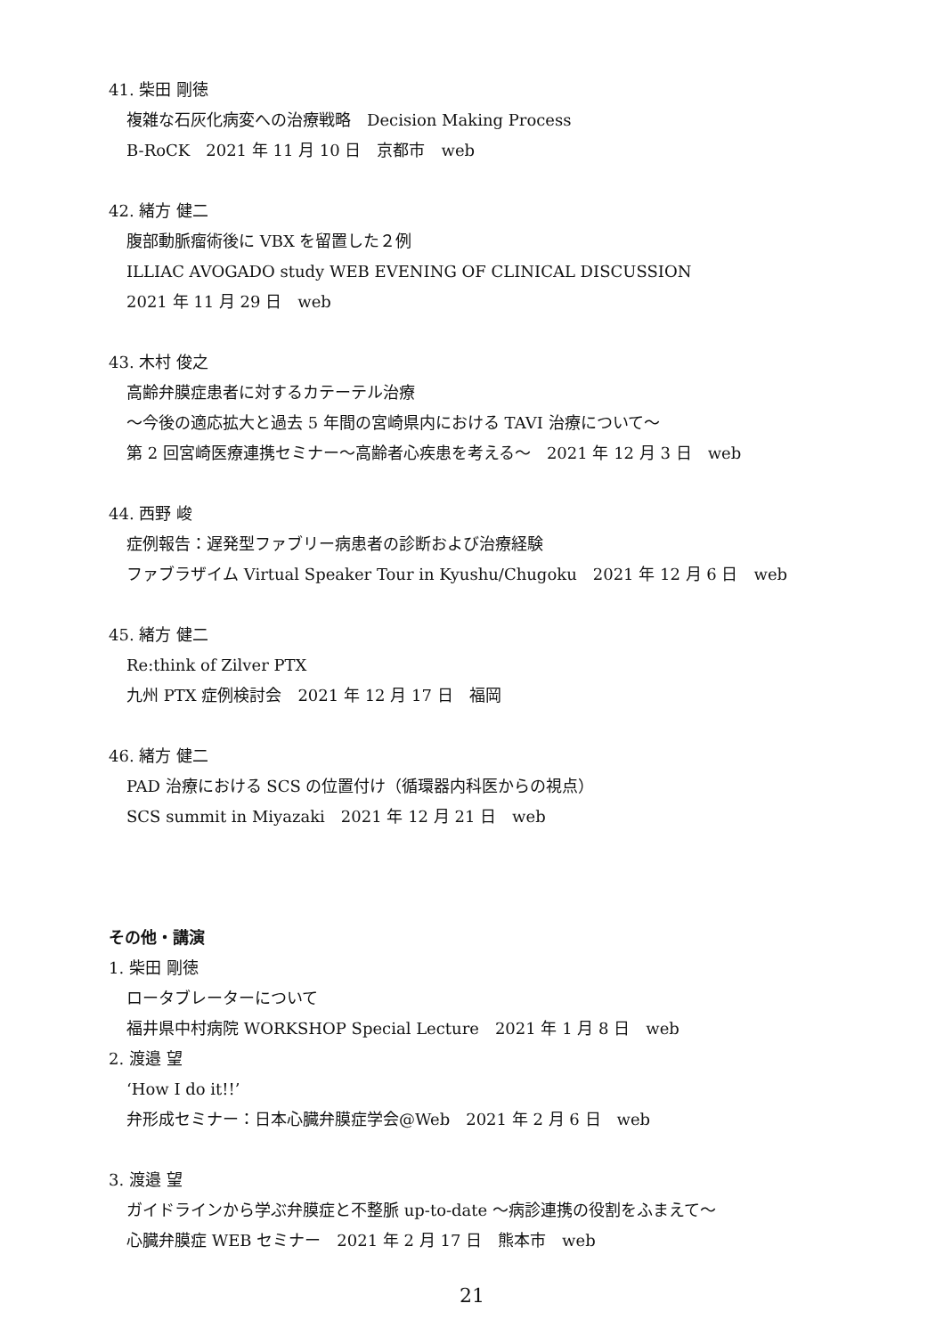41. 柴田 剛徳
複雑な石灰化病変への治療戦略　Decision Making Process
B-RoCK　2021 年 11 月 10 日　京都市　web
42. 緒方 健二
腹部動脈瘤術後に VBX を留置した２例
ILLIAC AVOGADO study WEB EVENING OF CLINICAL DISCUSSION
2021 年 11 月 29 日　web
43. 木村 俊之
高齢弁膜症患者に対するカテーテル治療
～今後の適応拡大と過去 5 年間の宮崎県内における TAVI 治療について～
第 2 回宮崎医療連携セミナー～高齢者心疾患を考える～　2021 年 12 月 3 日　web
44. 西野 峻
症例報告：遅発型ファブリー病患者の診断および治療経験
ファブラザイム Virtual Speaker Tour in Kyushu/Chugoku　2021 年 12 月 6 日　web
45. 緒方 健二
Re:think of Zilver PTX
九州 PTX 症例検討会　2021 年 12 月 17 日　福岡
46. 緒方 健二
PAD 治療における SCS の位置付け（循環器内科医からの視点）
SCS summit in Miyazaki　2021 年 12 月 21 日　web
その他・講演
1. 柴田 剛徳
ロータブレーターについて
福井県中村病院 WORKSHOP Special Lecture　2021 年 1 月 8 日　web
2. 渡邉 望
‘How I do it!!’
弁形成セミナー：日本心臓弁膜症学会@Web　2021 年 2 月 6 日　web
3. 渡邉 望
ガイドラインから学ぶ弁膜症と不整脈 up-to-date ～病診連携の役割をふまえて～
心臓弁膜症 WEB セミナー　2021 年 2 月 17 日　熊本市　web
21